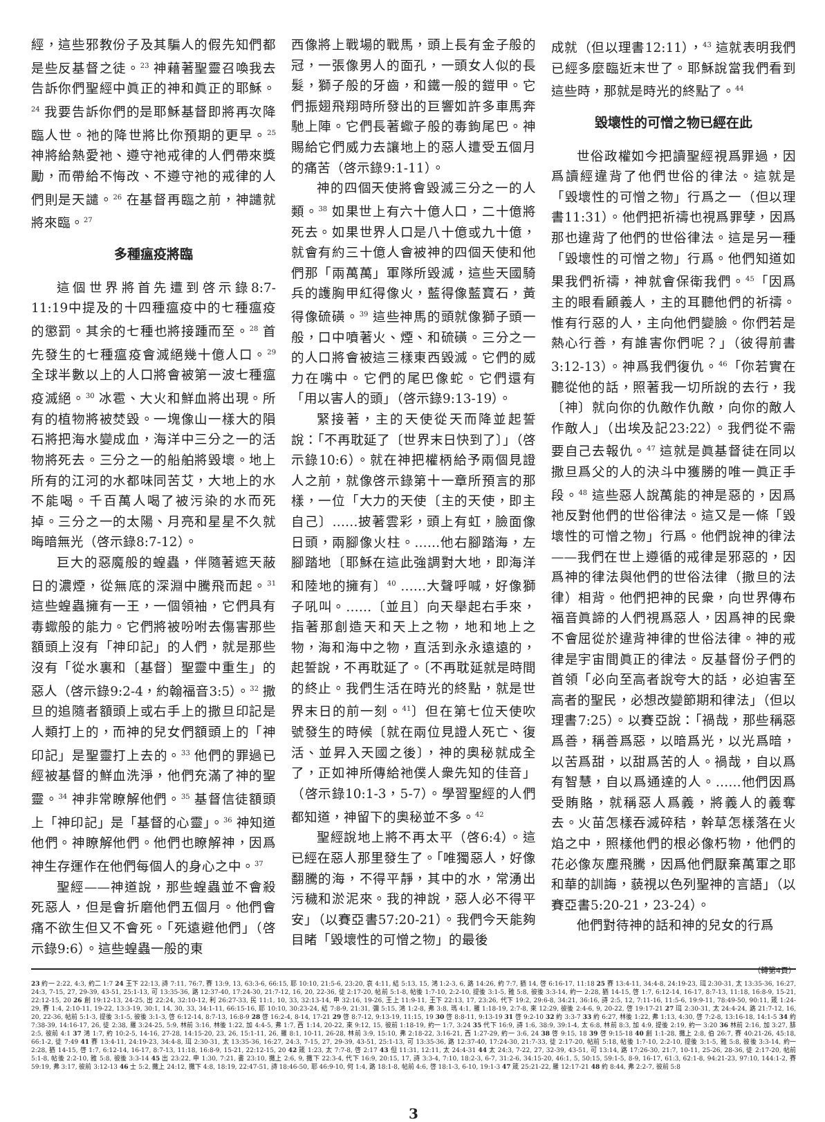經，這些邪教份子及其騙人的假先知們都是些反基督之徒。<sup>23</sup> 神藉著聖靈召喚我去告訴你們聖經中眞正的神和眞正的耶穌。<sup>24</sup> 我要告訴你們的是耶穌基督即將再次降臨人世。祂的降世將比你預期的更早。<sup>25</sup> 神將給熱愛祂、遵守祂戒律的人們帶來獎勵，而帶給不悔改、不遵守祂的戒律的人們則是天譴。<sup>26</sup> 在基督再臨之前，神譴就將來臨。<sup>27</sup>
多種瘟疫將臨
這個世界將首先遭到啓示錄8:7-11:19中提及的十四種瘟疫中的七種瘟疫的懲罰。其余的七種也將接踵而至。<sup>28</sup> 首先發生的七種瘟疫會滅絕幾十億人口。<sup>29</sup> 全球半數以上的人口將會被第一波七種瘟疫滅絕。<sup>30</sup> 冰雹、大火和鮮血將出現。所有的植物將被焚毀。一塊像山一樣大的隕石將把海水變成血，海洋中三分之一的活物將死去。三分之一的船舶將毀壞。地上所有的江河的水都味同苦艾，大地上的水不能喝。千百萬人喝了被污染的水而死掉。三分之一的太陽、月亮和星星不久就晦暗無光（啓示錄8:7-12）。
巨大的惡魔般的蝗蟲，伴隨著遮天蔽日的濃煙，從無底的深淵中騰飛而起。<sup>31</sup> 這些蝗蟲擁有一王，一個領袖，它們具有毒蠍般的能力。它們將被吩咐去傷害那些額頭上沒有「神印記」的人們，就是那些沒有「從水裏和〔基督〕聖靈中重生」的惡人（啓示錄9:2-4，約翰福音3:5）。<sup>32</sup> 撒旦的追隨者額頭上或右手上的撒旦印記是人類打上的，而神的兒女們額頭上的「神印記」是聖靈打上去的。<sup>33</sup> 他們的罪過已經被基督的鮮血洗淨，他們充滿了神的聖靈。<sup>34</sup> 神非常瞭解他們。<sup>35</sup> 基督信徒額頭上「神印記」是「基督的心靈」。<sup>36</sup> 神知道他們。神瞭解他們。他們也瞭解神，因爲神生存運作在他們每個人的身心之中。<sup>37</sup>
聖經——神道說，那些蝗蟲並不會殺死惡人，但是會折磨他們五個月。他們會痛不欲生但又不會死。「死遠避他們」（啓示錄9:6）。這些蝗蟲一般的東
西像將上戰場的戰馬，頭上長有金子般的冠，一張像男人的面孔，一頭女人似的長髮，獅子般的牙齒，和鐵一般的鎧甲。它們振翅飛翔時所發出的巨響如許多車馬奔馳上陣。它們長著蠍子般的毒鉤尾巴。神賜給它們威力去讓地上的惡人遭受五個月的痛苦（啓示錄9:1-11）。
神的四個天使將會毀滅三分之一的人類。<sup>38</sup> 如果世上有六十億人口，二十億將死去。如果世界人口是八十億或九十億，就會有約三十億人會被神的四個天使和他們那「兩萬萬」軍隊所毀滅，這些天國騎兵的護胸甲紅得像火，藍得像藍寶石，黃得像硫磺。<sup>39</sup> 這些神馬的頭就像獅子頭一般，口中噴著火、煙、和硫磺。三分之一的人口將會被這三樣東西毀滅。它們的威力在嘴中。它們的尾巴像蛇。它們還有「用以害人的頭」（啓示錄9:13-19）。
緊接著，主的天使從天而降並起誓說：「不再耽延了〔世界末日快到了〕」（啓示錄10:6）。就在神把權柄給予兩個見證人之前，就像啓示錄第十一章所預言的那樣，一位「大力的天使〔主的天使，即主自己〕……披著雲彩，頭上有虹，臉面像日頭，兩腳像火柱。……他右腳踏海，左腳踏地〔耶穌在這此強調對大地，即海洋和陸地的擁有〕<sup>40</sup> ……大聲呼喊，好像獅子吼叫。……〔並且〕向天舉起右手來，指著那創造天和天上之物，地和地上之物，海和海中之物，直活到永永遠遠的，起誓說，不再耽延了。〔不再耽延就是時間的終止。我們生活在時光的終點，就是世界末日的前一刻。<sup>41</sup>〕但在第七位天使吹號發生的時候〔就在兩位見證人死亡、復活、並昇入天國之後〕，神的奧秘就成全了，正如神所傳給祂僕人衆先知的佳音」（啓示錄10:1-3，5-7）。學習聖經的人們都知道，神留下的奧秘並不多。<sup>42</sup>
聖經說地上將不再太平（啓6:4）。這已經在惡人那里發生了。「唯獨惡人，好像翻騰的海，不得平靜，其中的水，常湧出污穢和淤泥來。我的神說，惡人必不得平安」（以賽亞書57:20-21）。我們今天能夠目睹「毀壞性的可憎之物」的最後
成就（但以理書12:11），<sup>43</sup> 這就表明我們已經多麼臨近末世了。耶穌說當我們看到這些時，那就是時光的終點了。<sup>44</sup>
毀壞性的可憎之物已經在此
世俗政權如今把讀聖經視爲罪過，因爲讀經違背了他們世俗的律法。這就是「毀壞性的可憎之物」行爲之一（但以理書11:31）。他們把祈禱也視爲罪孽，因爲那也違背了他們的世俗律法。這是另一種「毀壞性的可憎之物」行爲。他們知道如果我們祈禱，神就會保衛我們。<sup>45</sup>「因爲主的眼看顧義人，主的耳聽他們的祈禱。惟有行惡的人，主向他們變臉。你們若是熱心行善，有誰害你們呢？」（彼得前書3:12-13）。神爲我們復仇。<sup>46</sup>「你若實在聽從他的話，照著我一切所說的去行，我〔神〕就向你的仇敵作仇敵，向你的敵人作敵人」（出埃及記23:22）。我們從不需要自己去報仇。<sup>47</sup> 這就是眞基督徒在同以撒旦爲父的人的決斗中獲勝的唯一眞正手段。<sup>48</sup> 這些惡人說萬能的神是惡的，因爲祂反對他們的世俗律法。這又是一條「毀壞性的可憎之物」行爲。他們說神的律法——我們在世上遵循的戒律是邪惡的，因爲神的律法與他們的世俗法律（撒旦的法律）相背。他們把神的民衆，向世界傳布福音眞諦的人們視爲惡人，因爲神的民衆不會屈從於違背神律的世俗法律。神的戒律是宇宙間眞正的律法。反基督份子們的首領「必向至高者說夸大的話，必迫害至高者的聖民，必想改變節期和律法」（但以理書7:25）。以賽亞說：「禍哉，那些稱惡爲善，稱善爲惡，以暗爲光，以光爲暗，以苦爲甜，以甜爲苦的人。禍哉，自以爲有智慧，自以爲通達的人。……他們因爲受賄賂，就稱惡人爲義，將義人的義奪去。火苗怎樣吞滅碎秸，幹草怎樣落在火焰之中，照樣他們的根必像朽物，他們的花必像灰塵飛騰，因爲他們厭棄萬軍之耶和華的訓誨，藐視以色列聖神的言語」（以賽亞書5:20-21，23-24）。
他們對待神的話和神的兒女的行爲
（轉第4頁）
23 約一 2:22, 4:3, 約二 1:7 24 王下 22:13, 詩 7:11, 76:7, 賽 13:9, 13, 63:3-6, 66:15, 耶 10:10, 21:5-6, 23:20, 哀 4:11, 結 5:13, 15, 鴻 1:2-3, 6, 路 14:26, 約 7:7, 猶 14, 啓 6:16-17, 11:18 25 賽 13:4-11, 34:4-8, 24:19-23, 珥 2:30-31, 太 13:35-36, 16:27, 24:3, 7-15, 27, 29-39, 43-51, 25:1-13, 可 13:35-36, 路 12:37-40, 17:24-30, 21:7-12, 16, 20, 22-36, 徒 2:17-20, 帖前 5:1-8, 帖後 1:7-10, 2:2-10, 提後 3:1-5, 雅 5:8, 彼後 3:3-14, 約一 2:28, 猶 14-15, 啓 1:7, 6:12-14, 16-17, 8:7-13, 11:18, 16:8-9, 15-21, 22:12-15, 20 26 創 19:12-13, 24-25, 出 22:24, 32:10-12, 利 26:27-33, 民 11:1, 10, 33, 32:13-14, 申 32:16, 19-26, 王上 11:9-11, 王下 22:13, 17, 23:26, 代下 19:2, 29:6-8, 34:21, 36:16, 詩 2:5, 12, 7:11-16, 11:5-6, 19:9-11, 78:49-50, 90:11, 箴 1:24-29, 賽 1:4, 2:10-11, 19-22, 13:3-19, 30:1, 14, 30, 33, 34:1-11, 66:15-16, 耶 10:10, 30:23-24, 結 7:8-9, 21:31, 彌 5:15, 鴻 1:2-8, 弗 3:8, 瑪 4:1, 羅 1:18-19, 2:7-8, 來 12:29, 彼後 2:4-6, 9, 20-22, 啓 19:17-21 27 珥 2:30-31, 太 24:4-24, 路 21:7-12, 16, 20, 22-36, 帖前 5:1-3, 提後 3:1-5, 彼後 3:1-3, 啓 6:12-14, 8:7-13, 16:8-9 28 啓 16:2-4, 8-14, 17-21 29 啓 8:7-12, 9:13-19, 11:15, 19 30 啓 8:8-11, 9:13-19 31 啓 9:2-10 32 約 3:3-7 33 約 6:27, 林後 1:22, 弗 1:13, 4:30, 啓 7:2-8, 13:16-18, 14:1-5 34 約 7:38-39, 14:16-17, 26, 徒 2:38, 羅 3:24-25, 5:9, 林前 3:16, 林後 1:22, 加 4:4-5, 弗 1:7, 西 1:14, 20-22, 來 9:12, 15, 彼前 1:18-19, 約一 1:7, 3:24 35 代下 16:9, 詩 1:6, 38:9, 39:1-4, 太 6:8, 林前 8:3, 加 4:9, 提後 2:19, 約一 3:20 36 林前 2:16, 加 3:27, 腓 2:5, 彼前 4:1 37 鴻 1:7, 約 10:2-5, 14-16, 27-28, 14:15-20, 23, 26, 15:1-11, 26, 羅 8:1, 10-11, 26-28, 林前 3:9, 15:10, 弗 2:18-22, 3:16-21, 西 1:27-29, 約一 3:6, 24 38 啓 9:15, 18 39 啓 9:15-18 40 創 1:1-28, 撒上 2:8, 伯 26:7, 賽 40:21-26, 45:18, 66:1-2, 徒 7:49 41 賽 13:4-11, 24:19-23, 34:4-8, 珥 2:30-31, 太 13:35-36, 16:27, 24:3, 7-15, 27, 29-39, 43-51, 25:1-13, 可 13:35-36, 路 12:37-40, 17:24-30, 21:7-33, 徒 2:17-20, 帖前 5:18, 帖後 1:7-10, 2:2-10, 提後 3:1-5, 雅 5:8, 彼後 3:3-14, 約一 2:28, 猶 14-15, 啓 1:7, 6:12-14, 16-17, 8:7-13, 11:18, 16:8-9, 15-21, 22:12-15, 20 42 箴 1:23, 太 7:7-8, 啓 2:17 43 但 11:31, 12:11, 太 24:4-31 44 太 24:3, 7-22, 27, 32-39, 43-51, 可 13:14, 路 17:26-30, 21:7, 10-11, 25-26, 28-36, 徒 2:17-20, 帖前 5:1-8, 帖後 2:2-10, 雅 5:8, 彼後 3:3-14 45 出 23:22, 申 1:30, 7:21, 書 23:10, 撒上 2:6, 9, 撒下 22:3-4, 代下 16:9, 20:15, 17, 詩 3:3-4, 7:10, 18:2-3, 6-7, 31:2-6, 34:15-20, 46:1, 5, 50:15, 59:1-5, 8-9, 16-17, 61:3, 62:1-8, 94:21-23, 97:10, 144:1-2, 賽 59:19, 弗 3:17, 彼前 3:12-13 46 士 5:2, 撒上 24:12, 撒下 4:8, 18:19, 22:47-51, 詩 18:46-50, 耶 46:9-10, 何 1:4, 路 18:1-8, 帖前 4:6, 啓 18:1-3, 6-10, 19:1-3 47 箴 25:21-22, 羅 12:17-21 48 約 8:44, 弗 2:2-7, 彼前 5:8
3